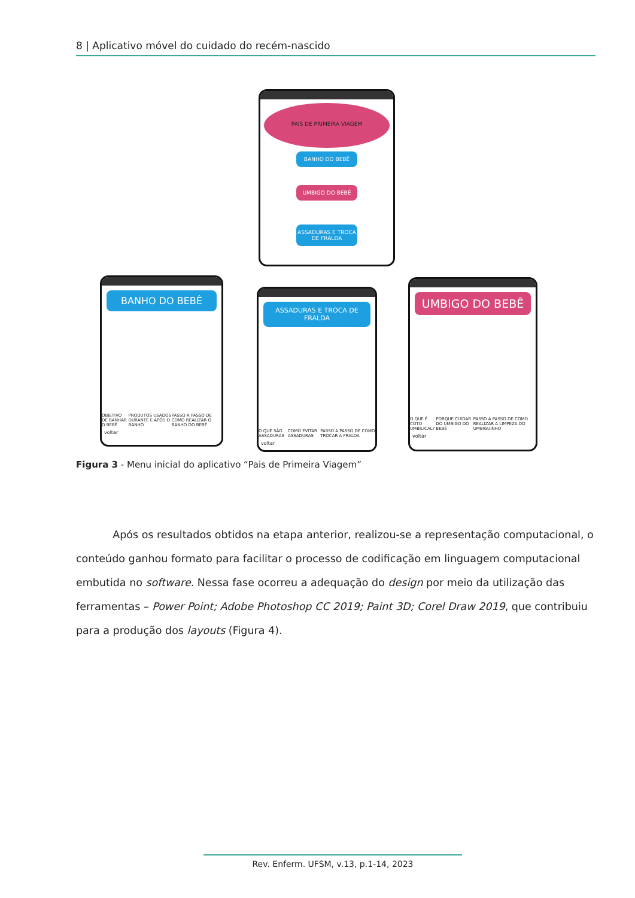8 | Aplicativo móvel do cuidado do recém-nascido
PAIS DE PRIMEIRA VIAGEM
BANHO DO BEBÊ
UMBIGO DO BEBÊ
ASSADURAS E TROCA DE FRALDA
BANHO DO BEBÊ
OBJETIVO DE BANHAR O BEBÊ PRODUTOS USADOS DURANTE E APÓS O BANHO PASSO A PASSO DE COMO REALIZAR O BANHO DO BEBÊ
voltar
ASSADURAS E TROCA DE FRALDA
O QUE SÃO ASSADURAS COMO EVITAR ASSADURAS PASSO A PASSO DE COMO TROCAR A FRALDA
voltar
UMBIGO DO BEBÊ
O QUE É COTO UMBILICAL? PORQUE CUIDAR DO UMBIGO DO BEBÊ PASSO A PASSO DE COMO REALIZAR A LIMPEZA DO UMBIGUINHO
voltar
Figura 3 - Menu inicial do aplicativo “Pais de Primeira Viagem”
Após os resultados obtidos na etapa anterior, realizou-se a representação computacional, o conteúdo ganhou formato para facilitar o processo de codificação em linguagem computacional embutida no software. Nessa fase ocorreu a adequação do design por meio da utilização das ferramentas – Power Point; Adobe Photoshop CC 2019; Paint 3D; Corel Draw 2019, que contribuiu para a produção dos layouts (Figura 4).
Rev. Enferm. UFSM, v.13, p.1-14, 2023